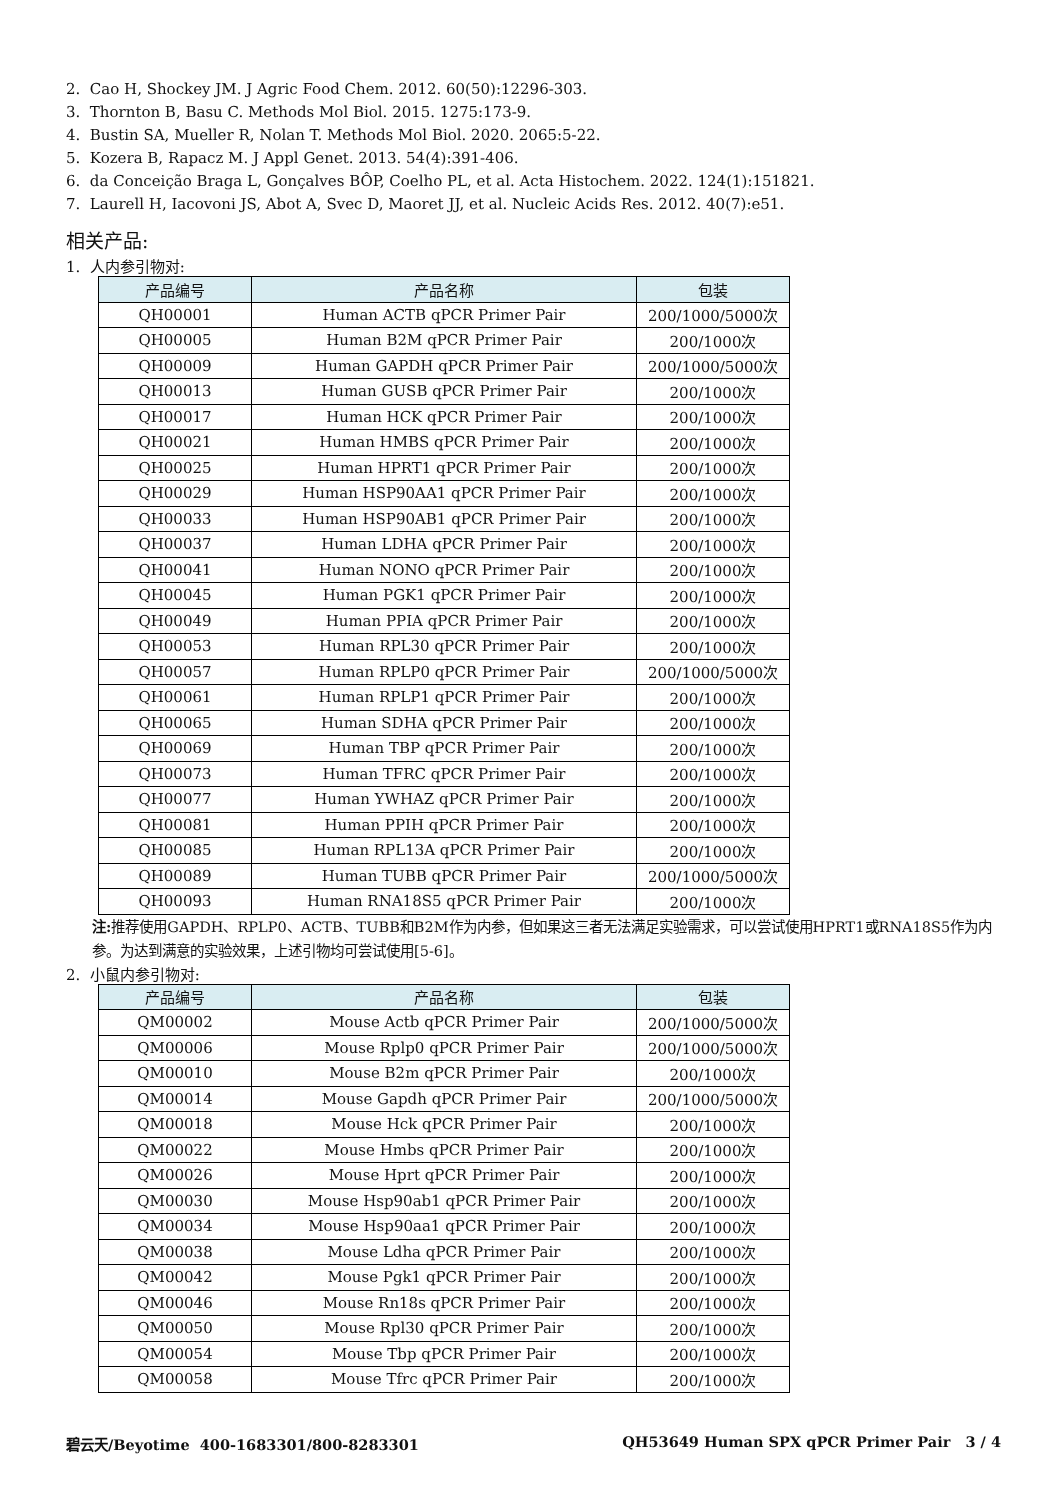2. Cao H, Shockey JM. J Agric Food Chem. 2012. 60(50):12296-303.
3. Thornton B, Basu C. Methods Mol Biol. 2015. 1275:173-9.
4. Bustin SA, Mueller R, Nolan T. Methods Mol Biol. 2020. 2065:5-22.
5. Kozera B, Rapacz M. J Appl Genet. 2013. 54(4):391-406.
6. da Conceição Braga L, Gonçalves BÔP, Coelho PL, et al. Acta Histochem. 2022. 124(1):151821.
7. Laurell H, Iacovoni JS, Abot A, Svec D, Maoret JJ, et al. Nucleic Acids Res. 2012. 40(7):e51.
相关产品:
1. 人内参引物对:
| 产品编号 | 产品名称 | 包装 |
| --- | --- | --- |
| QH00001 | Human ACTB qPCR Primer Pair | 200/1000/5000次 |
| QH00005 | Human B2M qPCR Primer Pair | 200/1000次 |
| QH00009 | Human GAPDH qPCR Primer Pair | 200/1000/5000次 |
| QH00013 | Human GUSB qPCR Primer Pair | 200/1000次 |
| QH00017 | Human HCK qPCR Primer Pair | 200/1000次 |
| QH00021 | Human HMBS qPCR Primer Pair | 200/1000次 |
| QH00025 | Human HPRT1 qPCR Primer Pair | 200/1000次 |
| QH00029 | Human HSP90AA1 qPCR Primer Pair | 200/1000次 |
| QH00033 | Human HSP90AB1 qPCR Primer Pair | 200/1000次 |
| QH00037 | Human LDHA qPCR Primer Pair | 200/1000次 |
| QH00041 | Human NONO qPCR Primer Pair | 200/1000次 |
| QH00045 | Human PGK1 qPCR Primer Pair | 200/1000次 |
| QH00049 | Human PPIA qPCR Primer Pair | 200/1000次 |
| QH00053 | Human RPL30 qPCR Primer Pair | 200/1000次 |
| QH00057 | Human RPLP0 qPCR Primer Pair | 200/1000/5000次 |
| QH00061 | Human RPLP1 qPCR Primer Pair | 200/1000次 |
| QH00065 | Human SDHA qPCR Primer Pair | 200/1000次 |
| QH00069 | Human TBP qPCR Primer Pair | 200/1000次 |
| QH00073 | Human TFRC qPCR Primer Pair | 200/1000次 |
| QH00077 | Human YWHAZ qPCR Primer Pair | 200/1000次 |
| QH00081 | Human PPIH qPCR Primer Pair | 200/1000次 |
| QH00085 | Human RPL13A qPCR Primer Pair | 200/1000次 |
| QH00089 | Human TUBB qPCR Primer Pair | 200/1000/5000次 |
| QH00093 | Human RNA18S5 qPCR Primer Pair | 200/1000次 |
注: 推荐使用GAPDH、RPLP0、ACTB、TUBB和B2M作为内参，但如果这三者无法满足实验需求，可以尝试使用HPRT1或RNA18S5作为内参。为达到满意的实验效果，上述引物均可尝试使用[5-6]。
2. 小鼠内参引物对:
| 产品编号 | 产品名称 | 包装 |
| --- | --- | --- |
| QM00002 | Mouse Actb qPCR Primer Pair | 200/1000/5000次 |
| QM00006 | Mouse Rplp0 qPCR Primer Pair | 200/1000/5000次 |
| QM00010 | Mouse B2m qPCR Primer Pair | 200/1000次 |
| QM00014 | Mouse Gapdh qPCR Primer Pair | 200/1000/5000次 |
| QM00018 | Mouse Hck qPCR Primer Pair | 200/1000次 |
| QM00022 | Mouse Hmbs qPCR Primer Pair | 200/1000次 |
| QM00026 | Mouse Hprt qPCR Primer Pair | 200/1000次 |
| QM00030 | Mouse Hsp90ab1 qPCR Primer Pair | 200/1000次 |
| QM00034 | Mouse Hsp90aa1 qPCR Primer Pair | 200/1000次 |
| QM00038 | Mouse Ldha qPCR Primer Pair | 200/1000次 |
| QM00042 | Mouse Pgk1 qPCR Primer Pair | 200/1000次 |
| QM00046 | Mouse Rn18s qPCR Primer Pair | 200/1000次 |
| QM00050 | Mouse Rpl30 qPCR Primer Pair | 200/1000次 |
| QM00054 | Mouse Tbp qPCR Primer Pair | 200/1000次 |
| QM00058 | Mouse Tfrc qPCR Primer Pair | 200/1000次 |
碧云天/Beyotime 400-1683301/800-8283301 QH53649 Human SPX qPCR Primer Pair 3 / 4